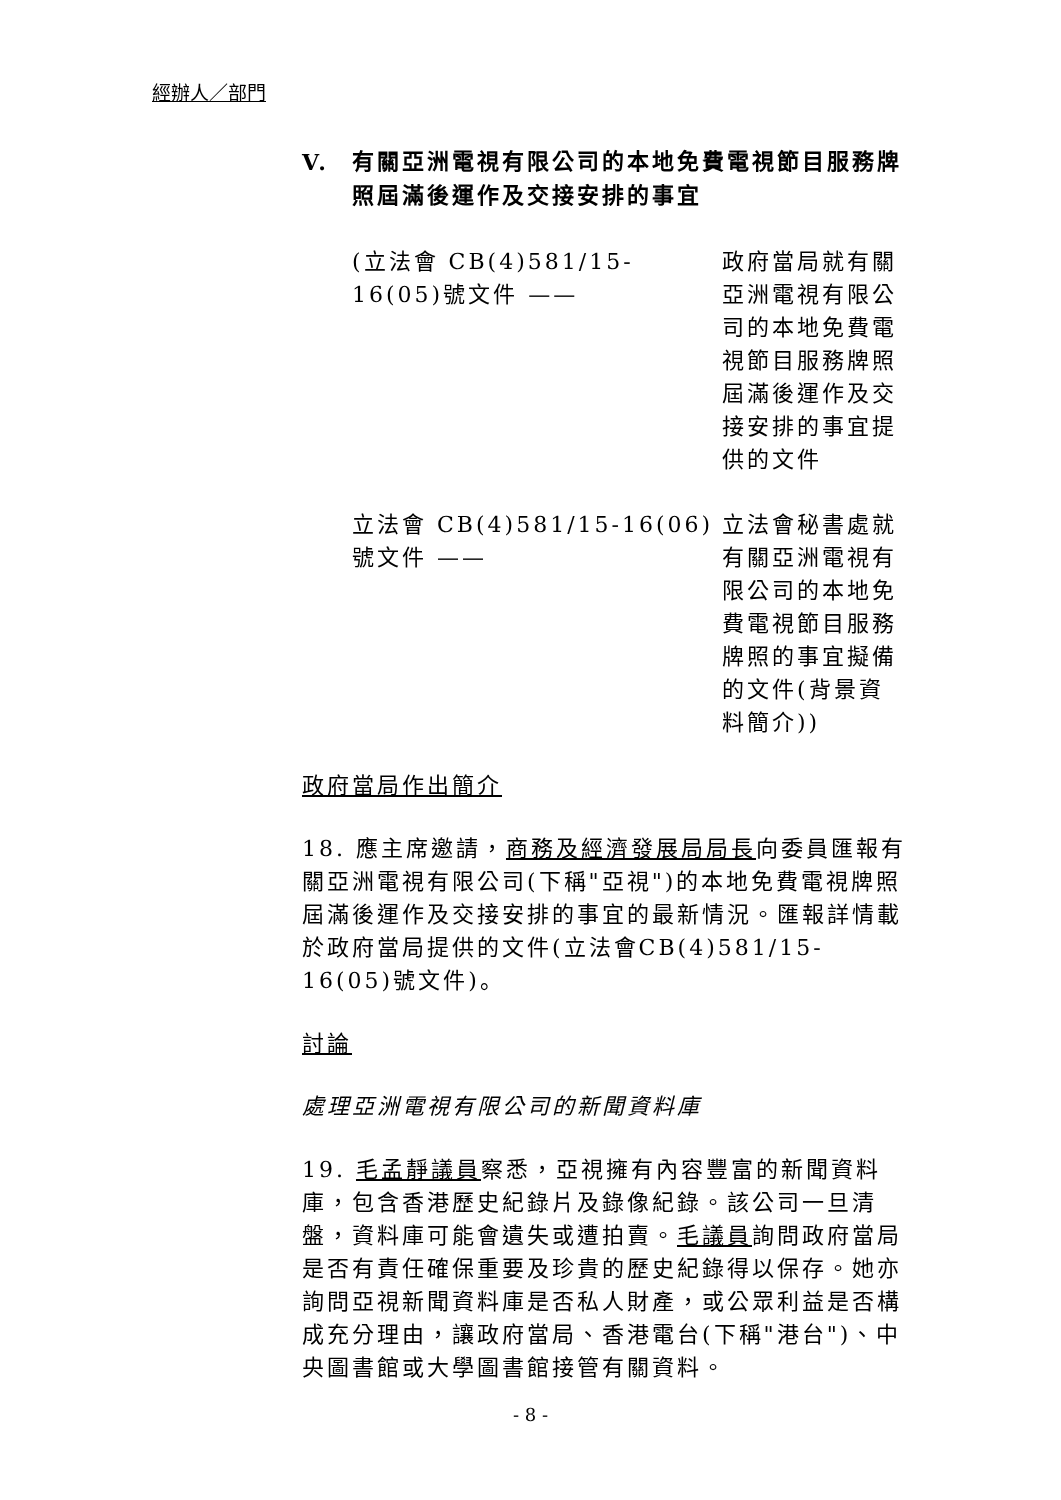經辦人／部門
V. 有關亞洲電視有限公司的本地免費電視節目服務牌照屆滿後運作及交接安排的事宜
(立法會 CB(4)581/15-16(05)號文件 ——
政府當局就有關亞洲電視有限公司的本地免費電視節目服務牌照屆滿後運作及交接安排的事宜提供的文件
立法會 CB(4)581/15-16(06)號文件 ——
立法會秘書處就有關亞洲電視有限公司的本地免費電視節目服務牌照的事宜擬備的文件(背景資料簡介))
政府當局作出簡介
18. 應主席邀請，商務及經濟發展局局長向委員匯報有關亞洲電視有限公司(下稱"亞視")的本地免費電視牌照屆滿後運作及交接安排的事宜的最新情況。匯報詳情載於政府當局提供的文件(立法會CB(4)581/15-16(05)號文件)。
討論
處理亞洲電視有限公司的新聞資料庫
19. 毛孟靜議員察悉，亞視擁有內容豐富的新聞資料庫，包含香港歷史紀錄片及錄像紀錄。該公司一旦清盤，資料庫可能會遺失或遭拍賣。毛議員詢問政府當局是否有責任確保重要及珍貴的歷史紀錄得以保存。她亦詢問亞視新聞資料庫是否私人財產，或公眾利益是否構成充分理由，讓政府當局、香港電台(下稱"港台")、中央圖書館或大學圖書館接管有關資料。
- 8 -